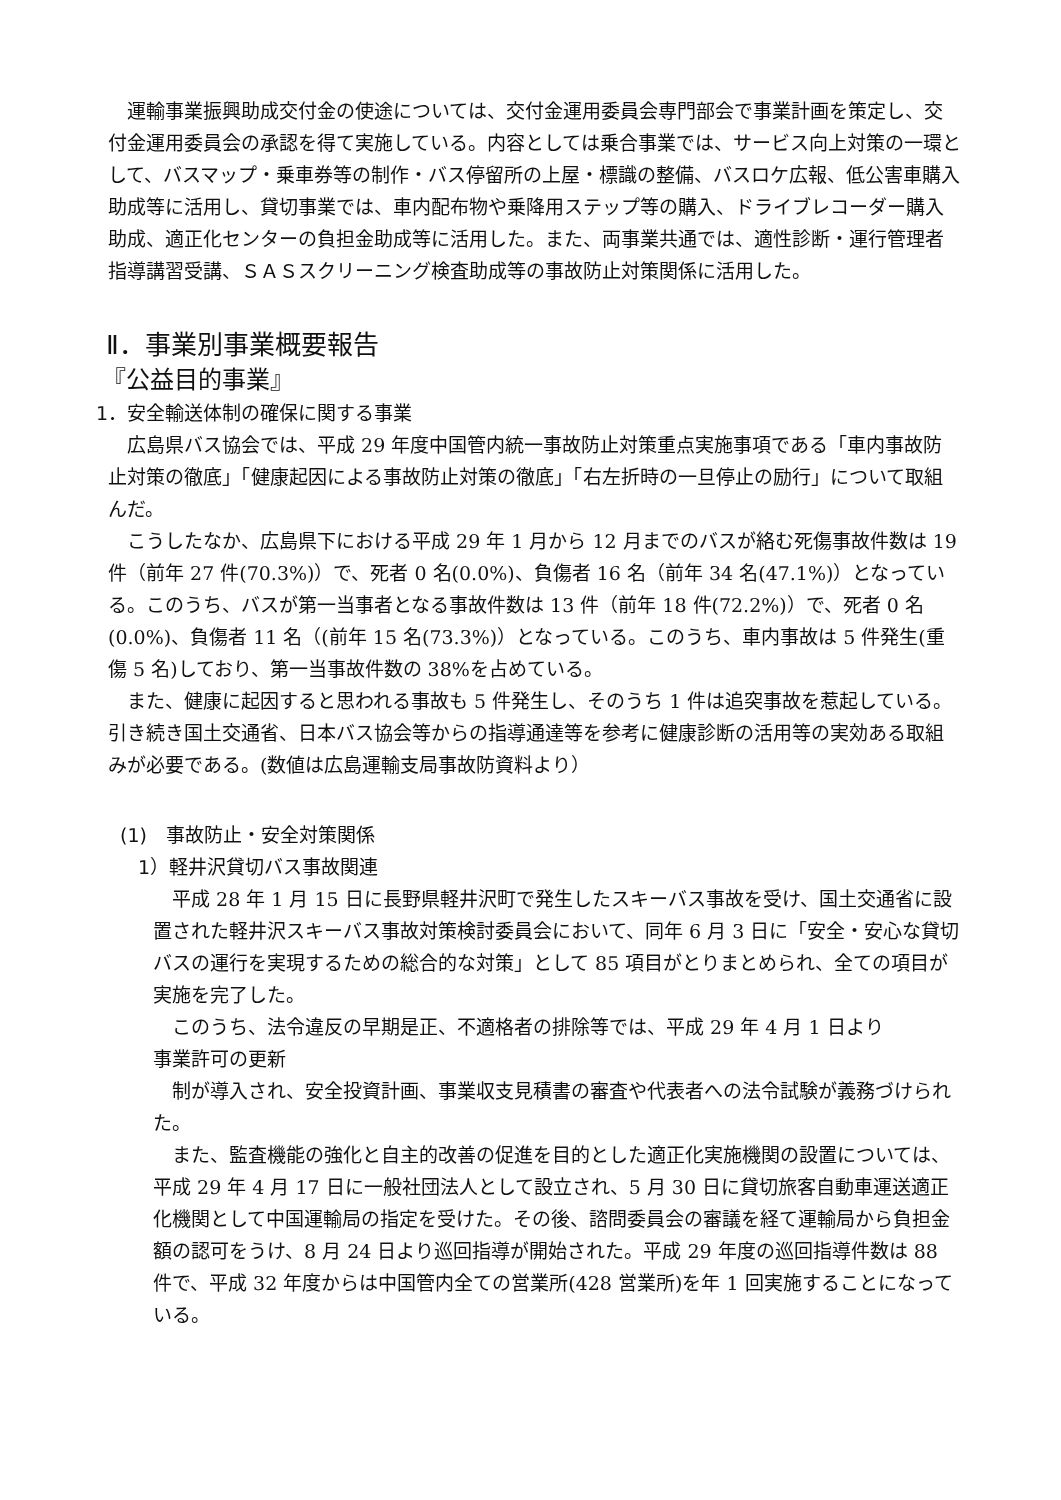運輸事業振興助成交付金の使途については、交付金運用委員会専門部会で事業計画を策定し、交付金運用委員会の承認を得て実施している。内容としては乗合事業では、サービス向上対策の一環として、バスマップ・乗車券等の制作・バス停留所の上屋・標識の整備、バスロケ広報、低公害車購入助成等に活用し、貸切事業では、車内配布物や乗降用ステップ等の購入、ドライブレコーダー購入助成、適正化センターの負担金助成等に活用した。また、両事業共通では、適性診断・運行管理者指導講習受講、ＳＡＳスクリーニング検査助成等の事故防止対策関係に活用した。
Ⅱ．事業別事業概要報告
『公益目的事業』
1．安全輸送体制の確保に関する事業
広島県バス協会では、平成 29 年度中国管内統一事故防止対策重点実施事項である「車内事故防止対策の徹底」「健康起因による事故防止対策の徹底」「右左折時の一旦停止の励行」について取組んだ。
こうしたなか、広島県下における平成 29 年 1 月から 12 月までのバスが絡む死傷事故件数は 19 件（前年 27 件(70.3%)）で、死者 0 名(0.0%)、負傷者 16 名（前年 34 名(47.1%)）となっている。このうち、バスが第一当事者となる事故件数は 13 件（前年 18 件(72.2%)）で、死者 0 名(0.0%)、負傷者 11 名（(前年 15 名(73.3%)）となっている。このうち、車内事故は 5 件発生(重傷 5 名)しており、第一当事故件数の 38%を占めている。
また、健康に起因すると思われる事故も 5 件発生し、そのうち 1 件は追突事故を惹起している。引き続き国土交通省、日本バス協会等からの指導通達等を参考に健康診断の活用等の実効ある取組みが必要である。(数値は広島運輸支局事故防資料より）
(1)　事故防止・安全対策関係
1）軽井沢貸切バス事故関連
平成 28 年 1 月 15 日に長野県軽井沢町で発生したスキーバス事故を受け、国土交通省に設置された軽井沢スキーバス事故対策検討委員会において、同年 6 月 3 日に「安全・安心な貸切バスの運行を実現するための総合的な対策」として 85 項目がとりまとめられ、全ての項目が実施を完了した。
このうち、法令違反の早期是正、不適格者の排除等では、平成 29 年 4 月 1 日より
事業許可の更新
制が導入され、安全投資計画、事業収支見積書の審査や代表者への法令試験が義務づけられた。
また、監査機能の強化と自主的改善の促進を目的とした適正化実施機関の設置については、平成 29 年 4 月 17 日に一般社団法人として設立され、5 月 30 日に貸切旅客自動車運送適正化機関として中国運輸局の指定を受けた。その後、諮問委員会の審議を経て運輸局から負担金額の認可をうけ、8 月 24 日より巡回指導が開始された。平成 29 年度の巡回指導件数は 88 件で、平成 32 年度からは中国管内全ての営業所(428 営業所)を年 1 回実施することになっている。